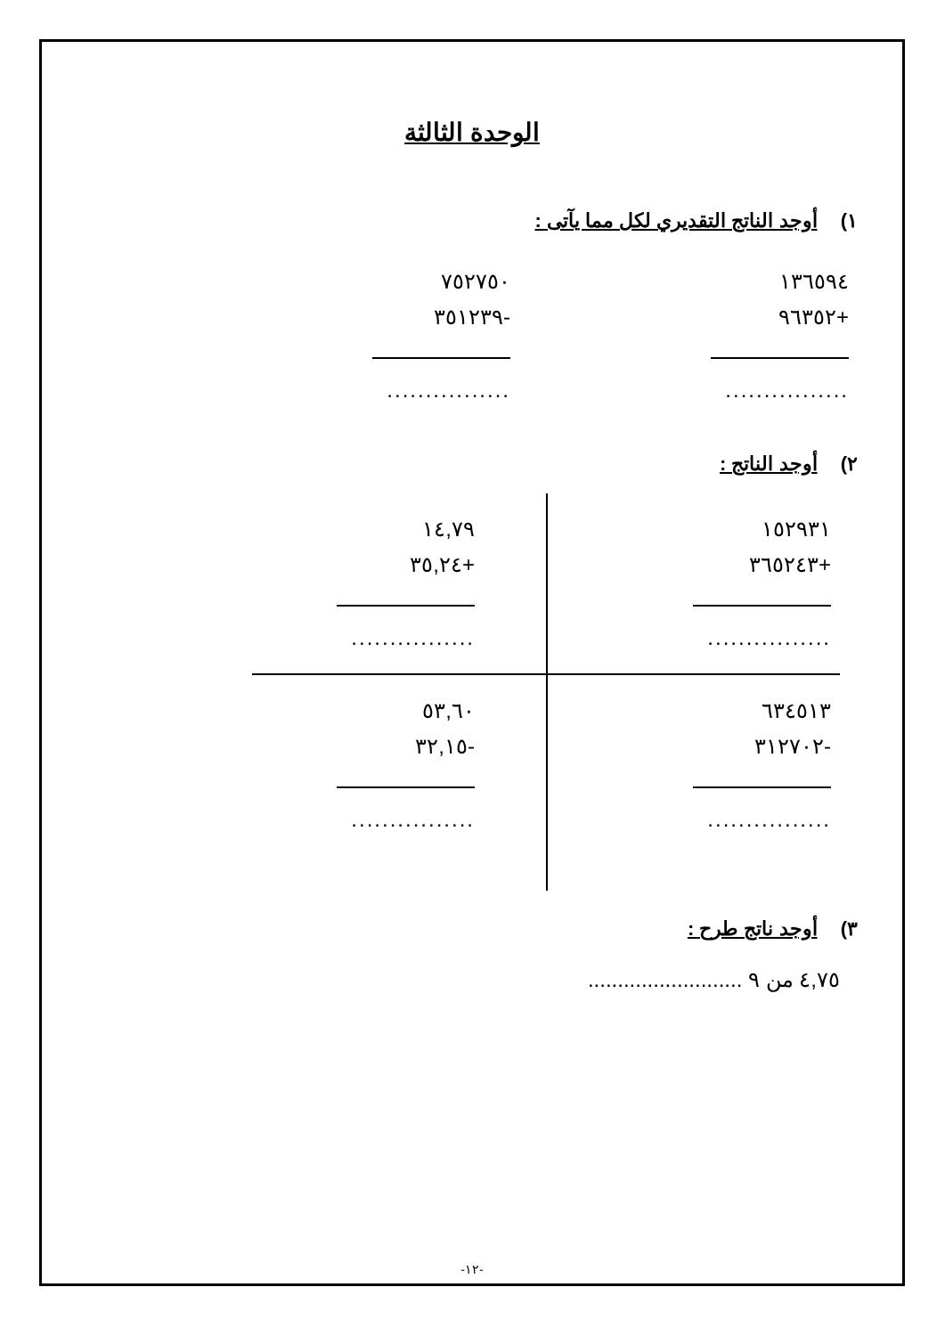الوحدة الثالثة
١) أوجد الناتج التقديري لكل مما يآتى :
١٣٦٥٩٤
+٩٦٣٥٢
................
٧٥٢٧٥٠
-٣٥١٢٣٩
................
٢) أوجد الناتج :
١٥٢٩٣١
+٣٦٥٢٤٣
................
١٤,٧٩
+٣٥,٢٤
................
٦٣٤٥١٣
-٣١٢٧٠٢
................
٥٣,٦٠
-٣٢,١٥
................
٣) أوجد ناتج طرح :
٤,٧٥ من ٩ ..........................
-١٢-